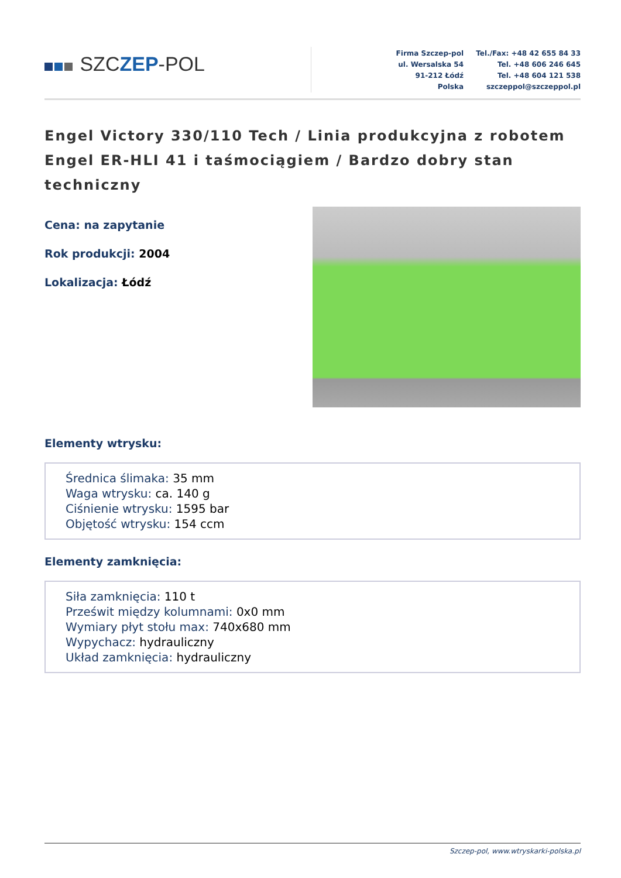SZCZEP-POL
Firma Szczep-pol
ul. Wersalska 54
91-212 Łódź
Polska
Tel./Fax: +48 42 655 84 33
Tel. +48 606 246 645
Tel. +48 604 121 538
szczeppol@szczeppol.pl
Engel Victory 330/110 Tech / Linia produkcyjna z robotem Engel ER-HLI 41 i taśmociągiem / Bardzo dobry stan techniczny
Cena: na zapytanie
Rok produkcji: 2004
Lokalizacja: Łódź
Elementy wtrysku:
Średnica ślimaka: 35 mm
Waga wtrysku: ca. 140 g
Ciśnienie wtrysku: 1595 bar
Objętość wtrysku: 154 ccm
Elementy zamknięcia:
Siła zamknięcia: 110 t
Prześwit między kolumnami: 0x0 mm
Wymiary płyt stołu max: 740x680 mm
Wypychacz: hydrauliczny
Układ zamknięcia: hydrauliczny
Szczep-pol, www.wtryskarki-polska.pl